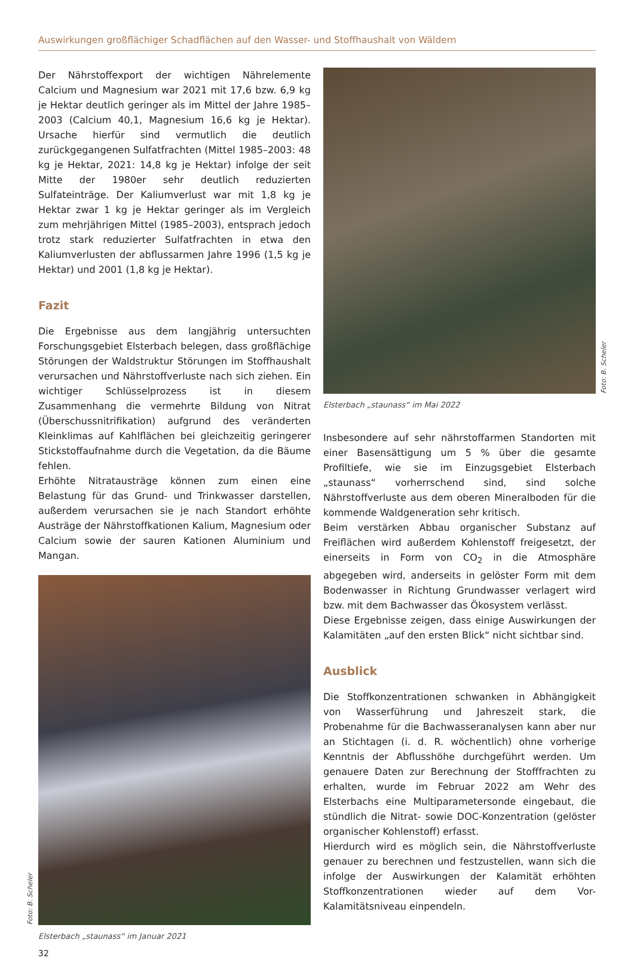Auswirkungen großflächiger Schadflächen auf den Wasser- und Stoffhaushalt von Wäldern
Der Nährstoffexport der wichtigen Nährelemente Calcium und Magnesium war 2021 mit 17,6 bzw. 6,9 kg je Hektar deutlich geringer als im Mittel der Jahre 1985–2003 (Calcium 40,1, Magnesium 16,6 kg je Hektar). Ursache hierfür sind vermutlich die deutlich zurückgegangenen Sulfatfrachten (Mittel 1985–2003: 48 kg je Hektar, 2021: 14,8 kg je Hektar) infolge der seit Mitte der 1980er sehr deutlich reduzierten Sulfateinträge. Der Kaliumverlust war mit 1,8 kg je Hektar zwar 1 kg je Hektar geringer als im Vergleich zum mehrjährigen Mittel (1985–2003), entsprach jedoch trotz stark reduzierter Sulfatfrachten in etwa den Kaliumverlusten der abflussarmen Jahre 1996 (1,5 kg je Hektar) und 2001 (1,8 kg je Hektar).
Fazit
Die Ergebnisse aus dem langjährig untersuchten Forschungsgebiet Elsterbach belegen, dass großflächige Störungen der Waldstruktur Störungen im Stoffhaushalt verursachen und Nährstoffverluste nach sich ziehen. Ein wichtiger Schlüsselprozess ist in diesem Zusammenhang die vermehrte Bildung von Nitrat (Überschussnitrifikation) aufgrund des veränderten Kleinklimas auf Kahlflächen bei gleichzeitig geringerer Stickstoffaufnahme durch die Vegetation, da die Bäume fehlen.
Erhöhte Nitratausträge können zum einen eine Belastung für das Grund- und Trinkwasser darstellen, außerdem verursachen sie je nach Standort erhöhte Austräge der Nährstoffkationen Kalium, Magnesium oder Calcium sowie der sauren Kationen Aluminium und Mangan.
Foto: B. Scheler
Elsterbach „staunass“ im Januar 2021
32
Foto: B. Scheler
Elsterbach „staunass“ im Mai 2022
Insbesondere auf sehr nährstoffarmen Standorten mit einer Basensättigung um 5 % über die gesamte Profiltiefe, wie sie im Einzugsgebiet Elsterbach „staunass“ vorherrschend sind, sind solche Nährstoffverluste aus dem oberen Mineralboden für die kommende Waldgeneration sehr kritisch.
Beim verstärken Abbau organischer Substanz auf Freiflächen wird außerdem Kohlenstoff freigesetzt, der einerseits in Form von CO<sub>2</sub> in die Atmosphäre abgegeben wird, anderseits in gelöster Form mit dem Bodenwasser in Richtung Grundwasser verlagert wird bzw. mit dem Bachwasser das Ökosystem verlässt.
Diese Ergebnisse zeigen, dass einige Auswirkungen der Kalamitäten „auf den ersten Blick“ nicht sichtbar sind.
Ausblick
Die Stoffkonzentrationen schwanken in Abhängigkeit von Wasserführung und Jahreszeit stark, die Probenahme für die Bachwasseranalysen kann aber nur an Stichtagen (i. d. R. wöchentlich) ohne vorherige Kenntnis der Abflusshöhe durchgeführt werden. Um genauere Daten zur Berechnung der Stofffrachten zu erhalten, wurde im Februar 2022 am Wehr des Elsterbachs eine Multiparametersonde eingebaut, die stündlich die Nitrat- sowie DOC-Konzentration (gelöster organischer Kohlenstoff) erfasst.
Hierdurch wird es möglich sein, die Nährstoffverluste genauer zu berechnen und festzustellen, wann sich die infolge der Auswirkungen der Kalamität erhöhten Stoffkonzentrationen wieder auf dem Vor-Kalamitätsniveau einpendeln.